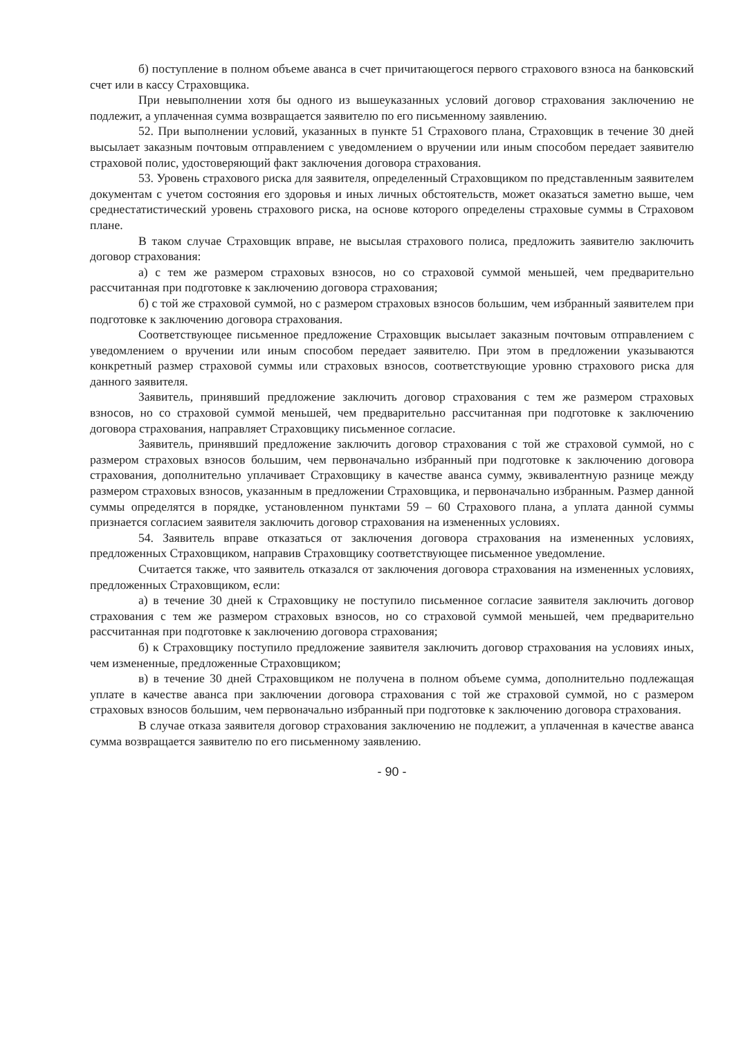б) поступление в полном объеме аванса в счет причитающегося первого страхового взноса на банковский счет или в кассу Страховщика.
При невыполнении хотя бы одного из вышеуказанных условий договор страхования заключению не подлежит, а уплаченная сумма возвращается заявителю по его письменному заявлению.
52. При выполнении условий, указанных в пункте 51 Страхового плана, Страховщик в течение 30 дней высылает заказным почтовым отправлением с уведомлением о вручении или иным способом передает заявителю страховой полис, удостоверяющий факт заключения договора страхования.
53. Уровень страхового риска для заявителя, определенный Страховщиком по представленным заявителем документам с учетом состояния его здоровья и иных личных обстоятельств, может оказаться заметно выше, чем среднестатистический уровень страхового риска, на основе которого определены страховые суммы в Страховом плане.
В таком случае Страховщик вправе, не высылая страхового полиса, предложить заявителю заключить договор страхования:
а) с тем же размером страховых взносов, но со страховой суммой меньшей, чем предварительно рассчитанная при подготовке к заключению договора страхования;
б) с той же страховой суммой, но с размером страховых взносов большим, чем избранный заявителем при подготовке к заключению договора страхования.
Соответствующее письменное предложение Страховщик высылает заказным почтовым отправлением с уведомлением о вручении или иным способом передает заявителю. При этом в предложении указываются конкретный размер страховой суммы или страховых взносов, соответствующие уровню страхового риска для данного заявителя.
Заявитель, принявший предложение заключить договор страхования с тем же размером страховых взносов, но со страховой суммой меньшей, чем предварительно рассчитанная при подготовке к заключению договора страхования, направляет Страховщику письменное согласие.
Заявитель, принявший предложение заключить договор страхования с той же страховой суммой, но с размером страховых взносов большим, чем первоначально избранный при подготовке к заключению договора страхования, дополнительно уплачивает Страховщику в качестве аванса сумму, эквивалентную разнице между размером страховых взносов, указанным в предложении Страховщика, и первоначально избранным. Размер данной суммы определятся в порядке, установленном пунктами 59 – 60 Страхового плана, а уплата данной суммы признается согласием заявителя заключить договор страхования на измененных условиях.
54. Заявитель вправе отказаться от заключения договора страхования на измененных условиях, предложенных Страховщиком, направив Страховщику соответствующее письменное уведомление.
Считается также, что заявитель отказался от заключения договора страхования на измененных условиях, предложенных Страховщиком, если:
а) в течение 30 дней к Страховщику не поступило письменное согласие заявителя заключить договор страхования с тем же размером страховых взносов, но со страховой суммой меньшей, чем предварительно рассчитанная при подготовке к заключению договора страхования;
б) к Страховщику поступило предложение заявителя заключить договор страхования на условиях иных, чем измененные, предложенные Страховщиком;
в) в течение 30 дней Страховщиком не получена в полном объеме сумма, дополнительно подлежащая уплате в качестве аванса при заключении договора страхования с той же страховой суммой, но с размером страховых взносов большим, чем первоначально избранный при подготовке к заключению договора страхования.
В случае отказа заявителя договор страхования заключению не подлежит, а уплаченная в качестве аванса сумма возвращается заявителю по его письменному заявлению.
- 90 -